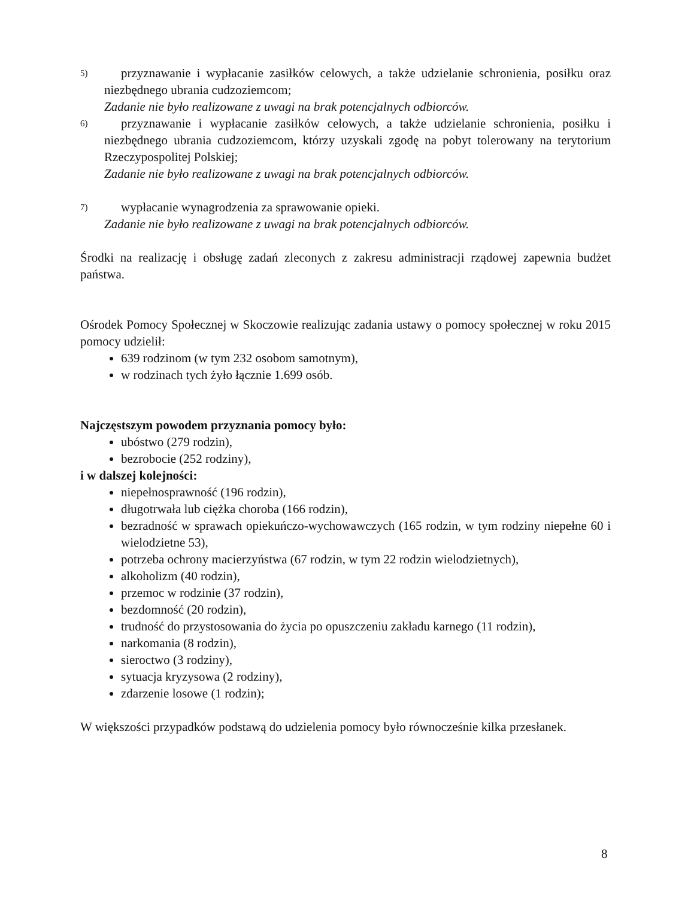5)
przyznawanie i wypłacanie zasiłków celowych, a także udzielanie schronienia, posiłku oraz niezbędnego ubrania cudzoziemcom;
Zadanie nie było realizowane z uwagi na brak potencjalnych odbiorców.
6)
przyznawanie i wypłacanie zasiłków celowych, a także udzielanie schronienia, posiłku i niezbędnego ubrania cudzoziemcom, którzy uzyskali zgodę na pobyt tolerowany na terytorium Rzeczypospolitej Polskiej;
Zadanie nie było realizowane z uwagi na brak potencjalnych odbiorców.
7)
wypłacanie wynagrodzenia za sprawowanie opieki.
Zadanie nie było realizowane z uwagi na brak potencjalnych odbiorców.
Środki na realizację i obsługę zadań zleconych z zakresu administracji rządowej zapewnia budżet państwa.
Ośrodek Pomocy Społecznej w Skoczowie realizując zadania ustawy o pomocy społecznej w roku 2015 pomocy udzielił:
639 rodzinom (w tym 232 osobom samotnym),
w rodzinach tych żyło łącznie 1.699 osób.
Najczęstszym powodem przyznania pomocy było:
ubóstwo (279 rodzin),
bezrobocie (252 rodziny),
i w dalszej kolejności:
niepełnosprawność (196 rodzin),
długotrwała lub ciężka choroba (166 rodzin),
bezradność w sprawach opiekuńczo-wychowawczych (165 rodzin, w tym rodziny niepełne 60 i wielodzietne 53),
potrzeba ochrony macierzyństwa (67 rodzin, w tym 22 rodzin wielodzietnych),
alkoholizm (40 rodzin),
przemoc w rodzinie (37 rodzin),
bezdomność (20 rodzin),
trudność do przystosowania do życia po opuszczeniu zakładu karnego (11 rodzin),
narkomania (8 rodzin),
sieroctwo (3 rodziny),
sytuacja kryzysowa (2 rodziny),
zdarzenie losowe (1 rodzin);
W większości przypadków podstawą do udzielenia pomocy było równocześnie kilka przesłanek.
8